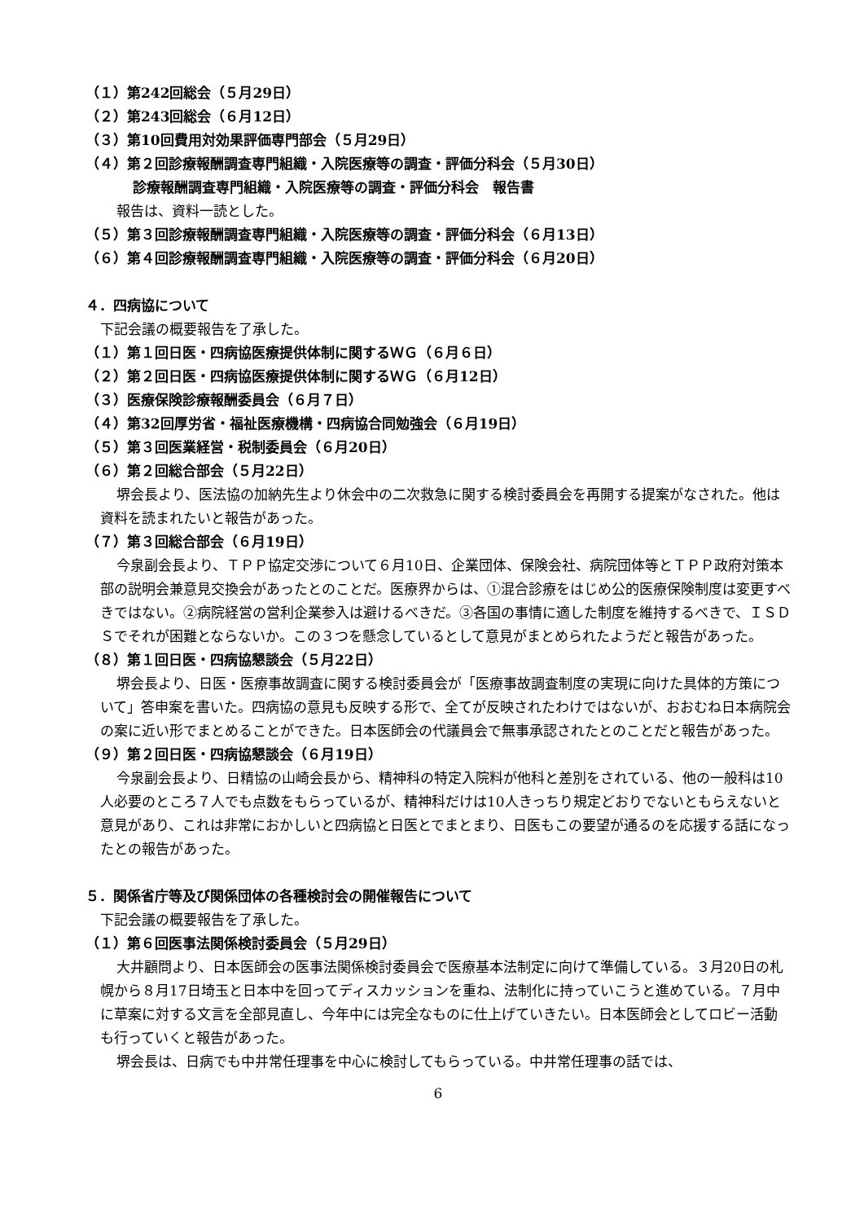（１）第242回総会（５月29日）
（２）第243回総会（６月12日）
（３）第10回費用対効果評価専門部会（５月29日）
（４）第２回診療報酬調査専門組織・入院医療等の調査・評価分科会（５月30日）
診療報酬調査専門組織・入院医療等の調査・評価分科会　報告書
報告は、資料一読とした。
（５）第３回診療報酬調査専門組織・入院医療等の調査・評価分科会（６月13日）
（６）第４回診療報酬調査専門組織・入院医療等の調査・評価分科会（６月20日）
４．四病協について
下記会議の概要報告を了承した。
（１）第１回日医・四病協医療提供体制に関するＷＧ（６月６日）
（２）第２回日医・四病協医療提供体制に関するＷＧ（６月12日）
（３）医療保険診療報酬委員会（６月７日）
（４）第32回厚労省・福祉医療機構・四病協合同勉強会（６月19日）
（５）第３回医業経営・税制委員会（６月20日）
（６）第２回総合部会（５月22日）
堺会長より、医法協の加納先生より休会中の二次救急に関する検討委員会を再開する提案がなされた。他は資料を読まれたいと報告があった。
（７）第３回総合部会（６月19日）
今泉副会長より、ＴＰＰ協定交渉について６月10日、企業団体、保険会社、病院団体等とＴＰＰ政府対策本部の説明会兼意見交換会があったとのことだ。医療界からは、①混合診療をはじめ公的医療保険制度は変更すべきではない。②病院経営の営利企業参入は避けるべきだ。③各国の事情に適した制度を維持するべきで、ＩＳＤＳでそれが困難とならないか。この３つを懸念しているとして意見がまとめられたようだと報告があった。
（８）第１回日医・四病協懇談会（５月22日）
堺会長より、日医・医療事故調査に関する検討委員会が「医療事故調査制度の実現に向けた具体的方策について」答申案を書いた。四病協の意見も反映する形で、全てが反映されたわけではないが、おおむね日本病院会の案に近い形でまとめることができた。日本医師会の代議員会で無事承認されたとのことだと報告があった。
（９）第２回日医・四病協懇談会（６月19日）
今泉副会長より、日精協の山崎会長から、精神科の特定入院料が他科と差別をされている、他の一般科は10人必要のところ７人でも点数をもらっているが、精神科だけは10人きっちり規定どおりでないともらえないと意見があり、これは非常におかしいと四病協と日医とでまとまり、日医もこの要望が通るのを応援する話になったとの報告があった。
５．関係省庁等及び関係団体の各種検討会の開催報告について
下記会議の概要報告を了承した。
（１）第６回医事法関係検討委員会（５月29日）
大井顧問より、日本医師会の医事法関係検討委員会で医療基本法制定に向けて準備している。３月20日の札幌から８月17日埼玉と日本中を回ってディスカッションを重ね、法制化に持っていこうと進めている。７月中に草案に対する文言を全部見直し、今年中には完全なものに仕上げていきたい。日本医師会としてロビー活動も行っていくと報告があった。
堺会長は、日病でも中井常任理事を中心に検討してもらっている。中井常任理事の話では、
6